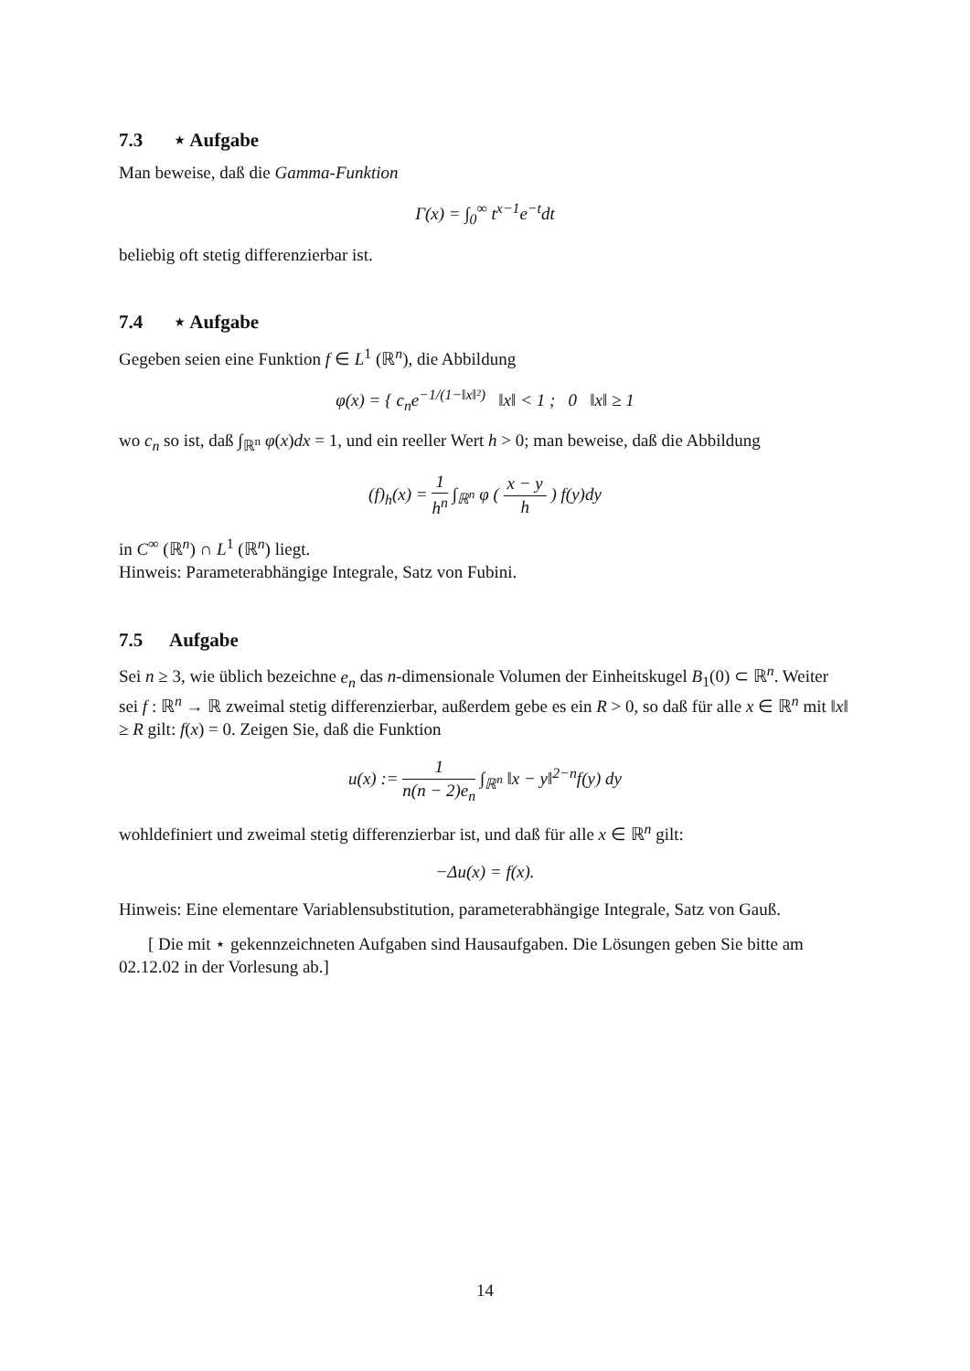7.3 ⋆ Aufgabe
Man beweise, daß die Gamma-Funktion
Γ(x) = ∫<sub>0</sub><sup>∞</sup> t<sup>x−1</sup>e<sup>−t</sup>dt
beliebig oft stetig differenzierbar ist.
7.4 ⋆ Aufgabe
Gegeben seien eine Funktion f ∈ L<sup>1</sup> (ℝ<sup>n</sup>), die Abbildung
φ(x) = { c<sub>n</sub>e<sup>−1/(1−‖x‖²)</sup> ‖x‖ < 1 ; 0 ‖x‖ ≥ 1
wo c<sub>n</sub> so ist, daß ∫<sub>ℝ<sup>n</sup></sub> φ(x)dx = 1, und ein reeller Wert h > 0; man beweise, daß die Abbildung
(f)<sub>h</sub>(x) = 1 h<sup>n</sup> ∫<sub>ℝ<sup>n</sup></sub> φ ( x − y h ) f(y)dy
in C<sup>∞</sup> (ℝ<sup>n</sup>) ∩ L<sup>1</sup> (ℝ<sup>n</sup>) liegt.
Hinweis: Parameterabhängige Integrale, Satz von Fubini.
7.5 Aufgabe
Sei n ≥ 3, wie üblich bezeichne e<sub>n</sub> das n-dimensionale Volumen der Einheitskugel B<sub>1</sub>(0) ⊂ ℝ<sup>n</sup>. Weiter sei f : ℝ<sup>n</sup> → ℝ zweimal stetig differenzierbar, außerdem gebe es ein R > 0, so daß für alle x ∈ ℝ<sup>n</sup> mit ‖x‖ ≥ R gilt: f(x) = 0. Zeigen Sie, daß die Funktion
u(x) := 1 n(n − 2)e<sub>n</sub> ∫<sub>ℝ<sup>n</sup></sub> ‖x − y‖<sup>2−n</sup>f(y) dy
wohldefiniert und zweimal stetig differenzierbar ist, und daß für alle x ∈ ℝ<sup>n</sup> gilt:
−Δu(x) = f(x).
Hinweis: Eine elementare Variablensubstitution, parameterabhängige Integrale, Satz von Gauß.
[ Die mit ⋆ gekennzeichneten Aufgaben sind Hausaufgaben. Die Lösungen geben Sie bitte am 02.12.02 in der Vorlesung ab.]
14